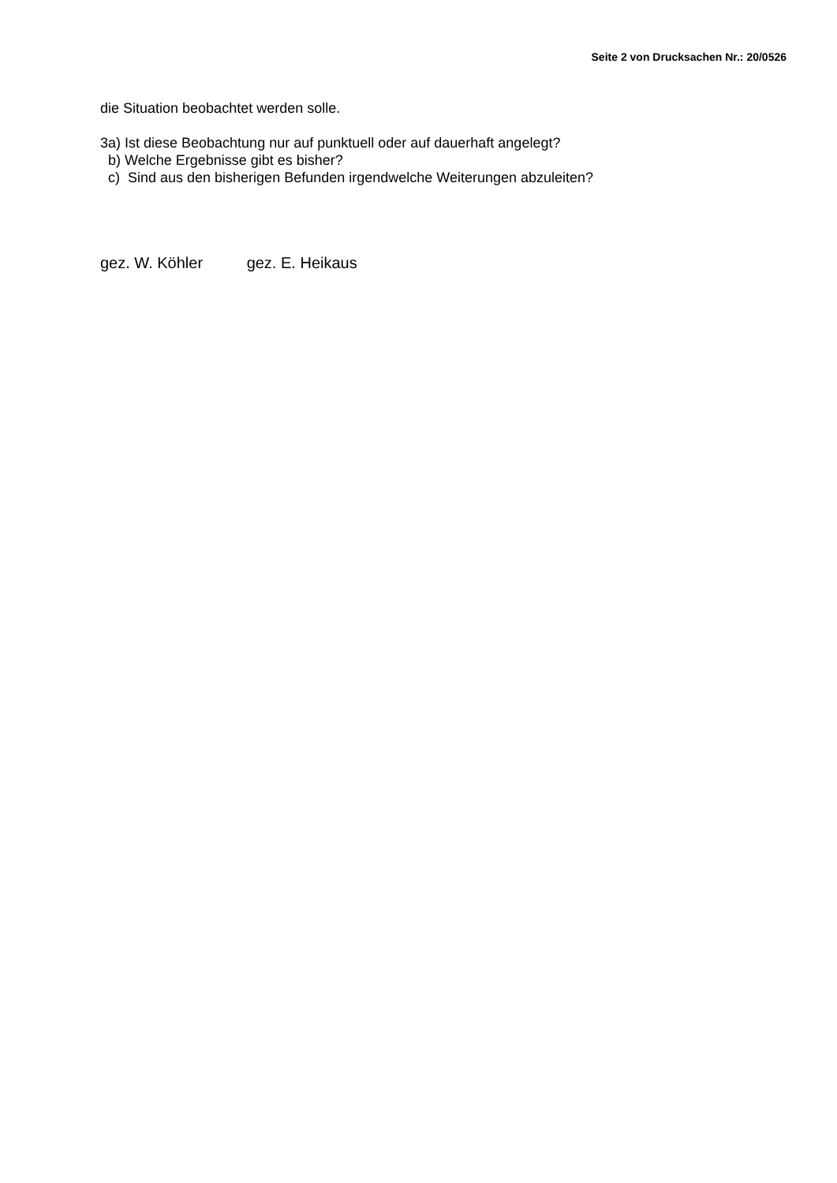Seite 2 von Drucksachen Nr.: 20/0526
die Situation beobachtet werden solle.
3a) Ist diese Beobachtung nur auf punktuell oder auf dauerhaft angelegt?
b) Welche Ergebnisse gibt es bisher?
c) Sind aus den bisherigen Befunden irgendwelche Weiterungen abzuleiten?
gez. W. Köhler gez. E. Heikaus